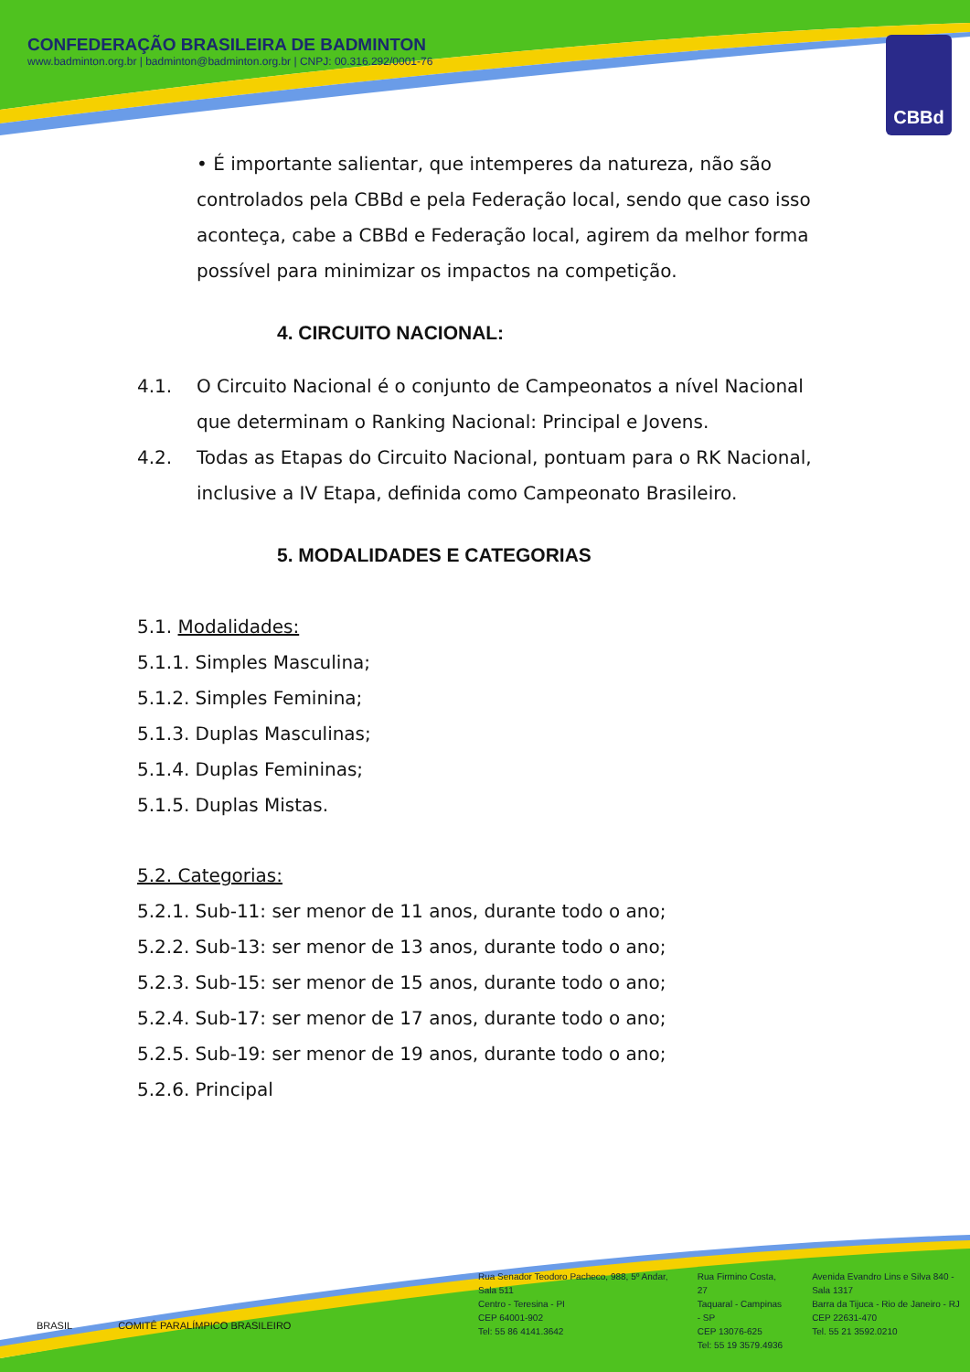CONFEDERAÇÃO BRASILEIRA DE BADMINTON
www.badminton.org.br | badminton@badminton.org.br | CNPJ: 00.316.292/0001-76
CBBd
• É importante salientar, que intemperes da natureza, não são controlados pela CBBd e pela Federação local, sendo que caso isso aconteça, cabe a CBBd e Federação local, agirem da melhor forma possível para minimizar os impactos na competição.
4. CIRCUITO NACIONAL:
4.1. O Circuito Nacional é o conjunto de Campeonatos a nível Nacional que determinam o Ranking Nacional: Principal e Jovens.
4.2. Todas as Etapas do Circuito Nacional, pontuam para o RK Nacional, inclusive a IV Etapa, definida como Campeonato Brasileiro.
5. MODALIDADES E CATEGORIAS
5.1. Modalidades:
5.1.1. Simples Masculina;
5.1.2. Simples Feminina;
5.1.3. Duplas Masculinas;
5.1.4. Duplas Femininas;
5.1.5. Duplas Mistas.
5.2. Categorias:
5.2.1. Sub-11: ser menor de 11 anos, durante todo o ano;
5.2.2. Sub-13: ser menor de 13 anos, durante todo o ano;
5.2.3. Sub-15: ser menor de 15 anos, durante todo o ano;
5.2.4. Sub-17: ser menor de 17 anos, durante todo o ano;
5.2.5. Sub-19: ser menor de 19 anos, durante todo o ano;
5.2.6. Principal
BRASIL COMITÊ PARALÍMPICO BRASILEIRO
Rua Senador Teodoro Pacheco, 988, 5º Andar, Sala 511
Centro - Teresina - PI
CEP 64001-902
Tel: 55 86 4141.3642
Rua Firmino Costa, 27
Taquaral - Campinas - SP
CEP 13076-625
Tel: 55 19 3579.4936
Avenida Evandro Lins e Silva 840 - Sala 1317
Barra da Tijuca - Rio de Janeiro - RJ
CEP 22631-470
Tel. 55 21 3592.0210